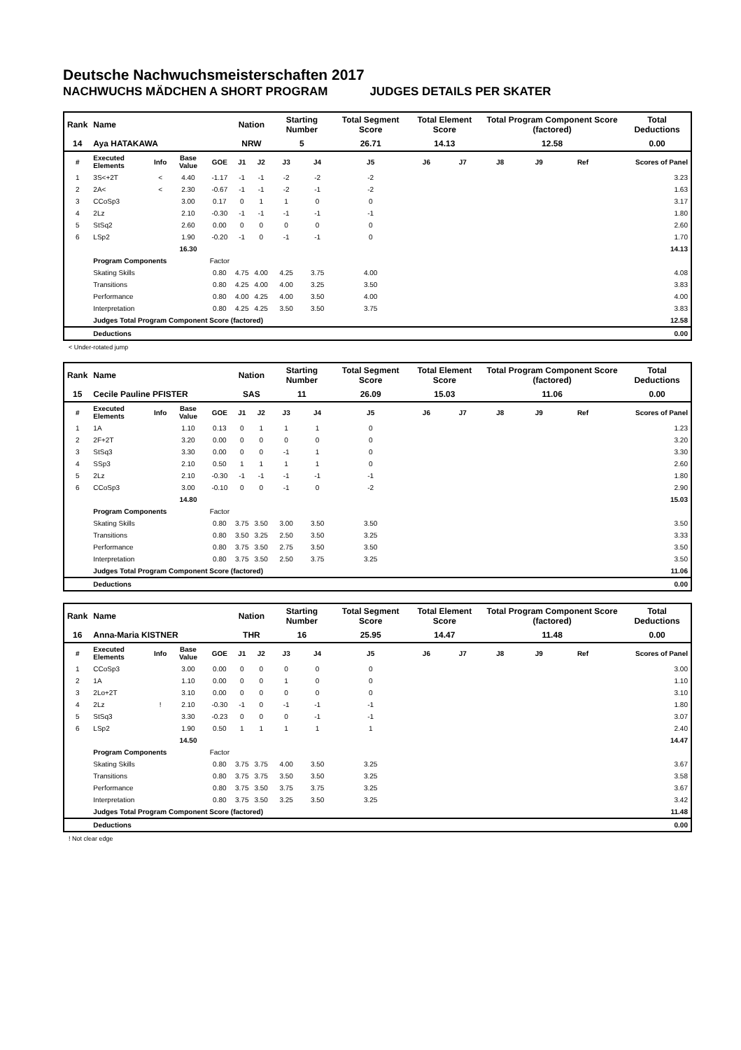Deutsche Nachwuchsmeisterschaften 2017
NACHWUCHS MÄDCHEN A SHORT PROGRAM JUDGES DETAILS PER SKATER
| Rank | Name | | | | Nation | | Starting Number | | Total Segment Score | Total Element Score | | Total Program Component Score (factored) | | | | Total Deductions |
| --- | --- | --- | --- | --- | --- | --- | --- | --- | --- | --- | --- | --- | --- | --- | --- | --- |
| 14 | Aya HATAKAWA | | | | NRW | | 5 | | 26.71 | 14.13 | | 12.58 | | | | 0.00 |
| # | Executed Elements | Info | Base Value | GOE | J1 | J2 | J3 | J4 | J5 | J6 | J7 | J8 | J9 | Ref | | Scores of Panel |
| 1 | 3S<+2T | < | 4.40 | -1.17 | -1 | -1 | -2 | -2 | -2 | | | | | | | 3.23 |
| 2 | 2A< | < | 2.30 | -0.67 | -1 | -1 | -2 | -1 | -2 | | | | | | | 1.63 |
| 3 | CCoSp3 | | 3.00 | 0.17 | 0 | 1 | 1 | 0 | 0 | | | | | | | 3.17 |
| 4 | 2Lz | | 2.10 | -0.30 | -1 | -1 | -1 | -1 | -1 | | | | | | | 1.80 |
| 5 | StSq2 | | 2.60 | 0.00 | 0 | 0 | 0 | 0 | 0 | | | | | | | 2.60 |
| 6 | LSp2 | | 1.90 | -0.20 | -1 | 0 | -1 | -1 | 0 | | | | | | | 1.70 |
| | | | 16.30 | | | | | | | | | | | | | 14.13 |
| | Program Components | | | Factor | | | | | | | | | | | | |
| | Skating Skills | | | 0.80 | 4.75 | 4.00 | 4.25 | 3.75 | 4.00 | | | | | | | 4.08 |
| | Transitions | | | 0.80 | 4.25 | 4.00 | 4.00 | 3.25 | 3.50 | | | | | | | 3.83 |
| | Performance | | | 0.80 | 4.00 | 4.25 | 4.00 | 3.50 | 4.00 | | | | | | | 4.00 |
| | Interpretation | | | 0.80 | 4.25 | 4.25 | 3.50 | 3.50 | 3.75 | | | | | | | 3.83 |
| | Judges Total Program Component Score (factored) | | | | | | | | | | | | | | | 12.58 |
| | Deductions | | | | | | | | | | | | | | | 0.00 |
< Under-rotated jump
| Rank | Name | | | | Nation | | Starting Number | | Total Segment Score | Total Element Score | | Total Program Component Score (factored) | | | | Total Deductions |
| --- | --- | --- | --- | --- | --- | --- | --- | --- | --- | --- | --- | --- | --- | --- | --- | --- |
| 15 | Cecile Pauline PFISTER | | | | SAS | | 11 | | 26.09 | 15.03 | | 11.06 | | | | 0.00 |
| # | Executed Elements | Info | Base Value | GOE | J1 | J2 | J3 | J4 | J5 | J6 | J7 | J8 | J9 | Ref | | Scores of Panel |
| 1 | 1A | | 1.10 | 0.13 | 0 | 1 | 1 | 1 | 0 | | | | | | | 1.23 |
| 2 | 2F+2T | | 3.20 | 0.00 | 0 | 0 | 0 | 0 | 0 | | | | | | | 3.20 |
| 3 | StSq3 | | 3.30 | 0.00 | 0 | 0 | -1 | 1 | 0 | | | | | | | 3.30 |
| 4 | SSp3 | | 2.10 | 0.50 | 1 | 1 | 1 | 1 | 0 | | | | | | | 2.60 |
| 5 | 2Lz | | 2.10 | -0.30 | -1 | -1 | -1 | -1 | -1 | | | | | | | 1.80 |
| 6 | CCoSp3 | | 3.00 | -0.10 | 0 | 0 | -1 | 0 | -2 | | | | | | | 2.90 |
| | | | 14.80 | | | | | | | | | | | | | 15.03 |
| | Program Components | | | Factor | | | | | | | | | | | | |
| | Skating Skills | | | 0.80 | 3.75 | 3.50 | 3.00 | 3.50 | 3.50 | | | | | | | 3.50 |
| | Transitions | | | 0.80 | 3.50 | 3.25 | 2.50 | 3.50 | 3.25 | | | | | | | 3.33 |
| | Performance | | | 0.80 | 3.75 | 3.50 | 2.75 | 3.50 | 3.50 | | | | | | | 3.50 |
| | Interpretation | | | 0.80 | 3.75 | 3.50 | 2.50 | 3.75 | 3.25 | | | | | | | 3.50 |
| | Judges Total Program Component Score (factored) | | | | | | | | | | | | | | | 11.06 |
| | Deductions | | | | | | | | | | | | | | | 0.00 |
| Rank | Name | | | | Nation | | Starting Number | | Total Segment Score | Total Element Score | | Total Program Component Score (factored) | | | | Total Deductions |
| --- | --- | --- | --- | --- | --- | --- | --- | --- | --- | --- | --- | --- | --- | --- | --- | --- |
| 16 | Anna-Maria KISTNER | | | | THR | | 16 | | 25.95 | 14.47 | | 11.48 | | | | 0.00 |
| # | Executed Elements | Info | Base Value | GOE | J1 | J2 | J3 | J4 | J5 | J6 | J7 | J8 | J9 | Ref | | Scores of Panel |
| 1 | CCoSp3 | | 3.00 | 0.00 | 0 | 0 | 0 | 0 | 0 | | | | | | | 3.00 |
| 2 | 1A | | 1.10 | 0.00 | 0 | 0 | 1 | 0 | 0 | | | | | | | 1.10 |
| 3 | 2Lo+2T | | 3.10 | 0.00 | 0 | 0 | 0 | 0 | 0 | | | | | | | 3.10 |
| 4 | 2Lz | ! | 2.10 | -0.30 | -1 | 0 | -1 | -1 | -1 | | | | | | | 1.80 |
| 5 | StSq3 | | 3.30 | -0.23 | 0 | 0 | 0 | -1 | -1 | | | | | | | 3.07 |
| 6 | LSp2 | | 1.90 | 0.50 | 1 | 1 | 1 | 1 | 1 | | | | | | | 2.40 |
| | | | 14.50 | | | | | | | | | | | | | 14.47 |
| | Program Components | | | Factor | | | | | | | | | | | | |
| | Skating Skills | | | 0.80 | 3.75 | 3.75 | 4.00 | 3.50 | 3.25 | | | | | | | 3.67 |
| | Transitions | | | 0.80 | 3.75 | 3.75 | 3.50 | 3.50 | 3.25 | | | | | | | 3.58 |
| | Performance | | | 0.80 | 3.75 | 3.50 | 3.75 | 3.75 | 3.25 | | | | | | | 3.67 |
| | Interpretation | | | 0.80 | 3.75 | 3.50 | 3.25 | 3.50 | 3.25 | | | | | | | 3.42 |
| | Judges Total Program Component Score (factored) | | | | | | | | | | | | | | | 11.48 |
| | Deductions | | | | | | | | | | | | | | | 0.00 |
! Not clear edge